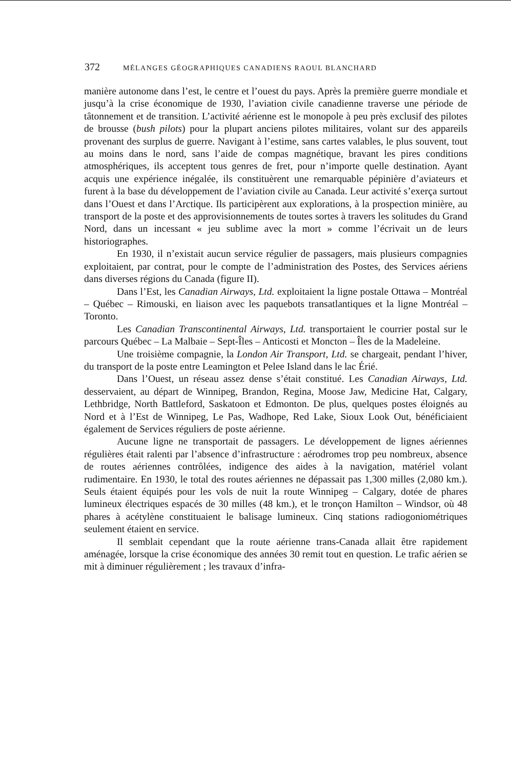372 MÉLANGES GÉOGRAPHIQUES CANADIENS RAOUL BLANCHARD
manière autonome dans l’est, le centre et l’ouest du pays. Après la première guerre mondiale et jusqu’à la crise économique de 1930, l’aviation civile canadienne traverse une période de tâtonnement et de transition. L’activité aérienne est le monopole à peu près exclusif des pilotes de brousse (bush pilots) pour la plupart anciens pilotes militaires, volant sur des appareils provenant des surplus de guerre. Navigant à l’estime, sans cartes valables, le plus souvent, tout au moins dans le nord, sans l’aide de compas magnétique, bravant les pires conditions atmosphériques, ils acceptent tous genres de fret, pour n’importe quelle destination. Ayant acquis une expérience inégalée, ils constituèrent une remarquable pépinière d’aviateurs et furent à la base du développement de l’aviation civile au Canada. Leur activité s’exerça surtout dans l’Ouest et dans l’Arctique. Ils participèrent aux explorations, à la prospection minière, au transport de la poste et des approvisionnements de toutes sortes à travers les solitudes du Grand Nord, dans un incessant « jeu sublime avec la mort » comme l’écrivait un de leurs historiographes.
En 1930, il n’existait aucun service régulier de passagers, mais plusieurs compagnies exploitaient, par contrat, pour le compte de l’administration des Postes, des Services aériens dans diverses régions du Canada (figure II).
Dans l’Est, les Canadian Airways, Ltd. exploitaient la ligne postale Ottawa – Montréal – Québec – Rimouski, en liaison avec les paquebots transatlantiques et la ligne Montréal – Toronto.
Les Canadian Transcontinental Airways, Ltd. transportaient le courrier postal sur le parcours Québec – La Malbaie – Sept-Îles – Anticosti et Moncton – Îles de la Madeleine.
Une troisième compagnie, la London Air Transport, Ltd. se chargeait, pendant l’hiver, du transport de la poste entre Leamington et Pelee Island dans le lac Érié.
Dans l’Ouest, un réseau assez dense s’était constitué. Les Canadian Airways, Ltd. desservaient, au départ de Winnipeg, Brandon, Regina, Moose Jaw, Medicine Hat, Calgary, Lethbridge, North Battleford, Saskatoon et Edmonton. De plus, quelques postes éloignés au Nord et à l’Est de Winnipeg, Le Pas, Wadhope, Red Lake, Sioux Look Out, bénéficiaient également de Services réguliers de poste aérienne.
Aucune ligne ne transportait de passagers. Le développement de lignes aériennes régulières était ralenti par l’absence d’infrastructure : aérodromes trop peu nombreux, absence de routes aériennes contrôlées, indigence des aides à la navigation, matériel volant rudimentaire. En 1930, le total des routes aériennes ne dépassait pas 1,300 milles (2,080 km.). Seuls étaient équipés pour les vols de nuit la route Winnipeg – Calgary, dotée de phares lumineux électriques espacés de 30 milles (48 km.), et le tronçon Hamilton – Windsor, où 48 phares à acétylène constituaient le balisage lumineux. Cinq stations radiogoniométriques seulement étaient en service.
Il semblait cependant que la route aérienne trans-Canada allait être rapidement aménagée, lorsque la crise économique des années 30 remit tout en question. Le trafic aérien se mit à diminuer régulièrement ; les travaux d’infra-